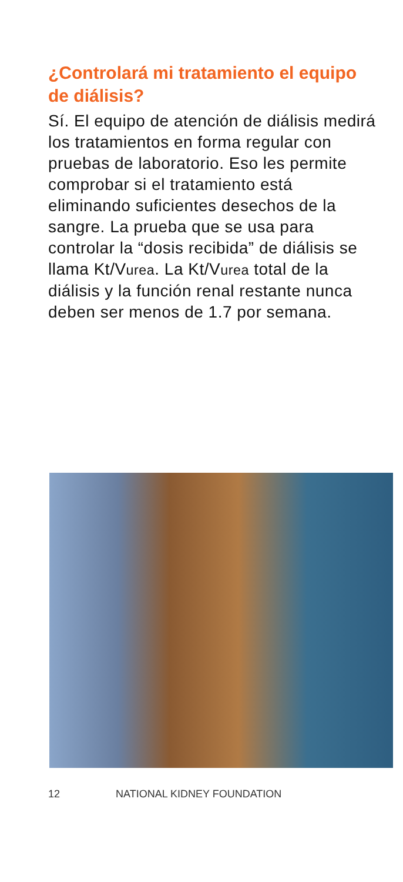¿Controlará mi tratamiento el equipo de diálisis?
Sí. El equipo de atención de diálisis medirá los tratamientos en forma regular con pruebas de laboratorio. Eso les permite comprobar si el tratamiento está eliminando suficientes desechos de la sangre. La prueba que se usa para controlar la “dosis recibida” de diálisis se llama Kt/Vurea. La Kt/Vurea total de la diálisis y la función renal restante nunca deben ser menos de 1.7 por semana.
12 NATIONAL KIDNEY FOUNDATION